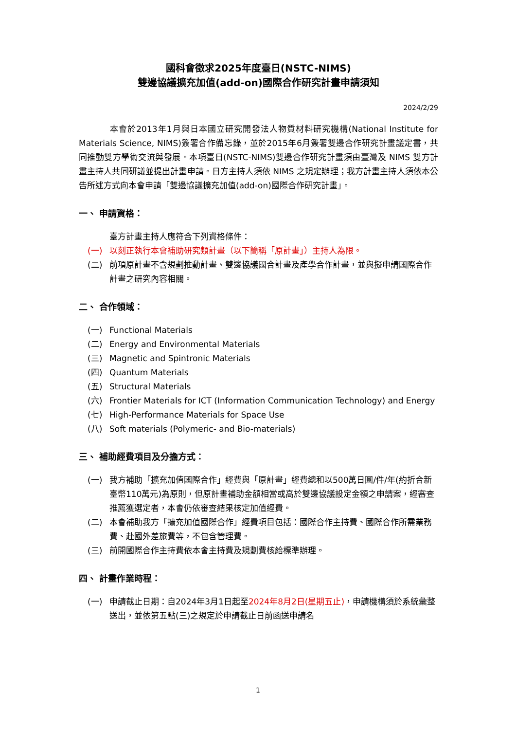國科會徵求2025年度臺日(NSTC-NIMS)
雙邊協議擴充加值(add-on)國際合作研究計畫申請須知
2024/2/29
本會於2013年1月與日本國立研究開發法人物質材料研究機構(National Institute for Materials Science, NIMS)簽署合作備忘錄，並於2015年6月簽署雙邊合作研究計畫議定書，共同推動雙方學術交流與發展。本項臺日(NSTC-NIMS)雙邊合作研究計畫須由臺灣及 NIMS 雙方計畫主持人共同研議並提出計畫申請。日方主持人須依 NIMS 之規定辦理；我方計畫主持人須依本公告所述方式向本會申請「雙邊協議擴充加值(add-on)國際合作研究計畫」。
一、 申請資格：
臺方計畫主持人應符合下列資格條件：
(一) 以刻正執行本會補助研究類計畫（以下簡稱「原計畫」）主持人為限。
(二) 前項原計畫不含規劃推動計畫、雙邊協議國合計畫及產學合作計畫，並與擬申請國際合作計畫之研究內容相關。
二、 合作領域：
(一) Functional Materials
(二) Energy and Environmental Materials
(三) Magnetic and Spintronic Materials
(四) Quantum Materials
(五) Structural Materials
(六) Frontier Materials for ICT (Information Communication Technology) and Energy
(七) High-Performance Materials for Space Use
(八) Soft materials (Polymeric- and Bio-materials)
三、 補助經費項目及分擔方式：
(一) 我方補助「擴充加值國際合作」經費與「原計畫」經費總和以500萬日圓/件/年(約折合新臺幣110萬元)為原則，但原計畫補助金額相當或高於雙邊協議設定金額之申請案，經審查推薦獲選定者，本會仍依審查結果核定加值經費。
(二) 本會補助我方「擴充加值國際合作」經費項目包括：國際合作主持費、國際合作所需業務費、赴國外差旅費等，不包含管理費。
(三) 前開國際合作主持費依本會主持費及規劃費核給標準辦理。
四、 計畫作業時程：
(一) 申請截止日期：自2024年3月1日起至2024年8月2日(星期五止)，申請機構須於系統彙整送出，並依第五點(三)之規定於申請截止日前函送申請名
1